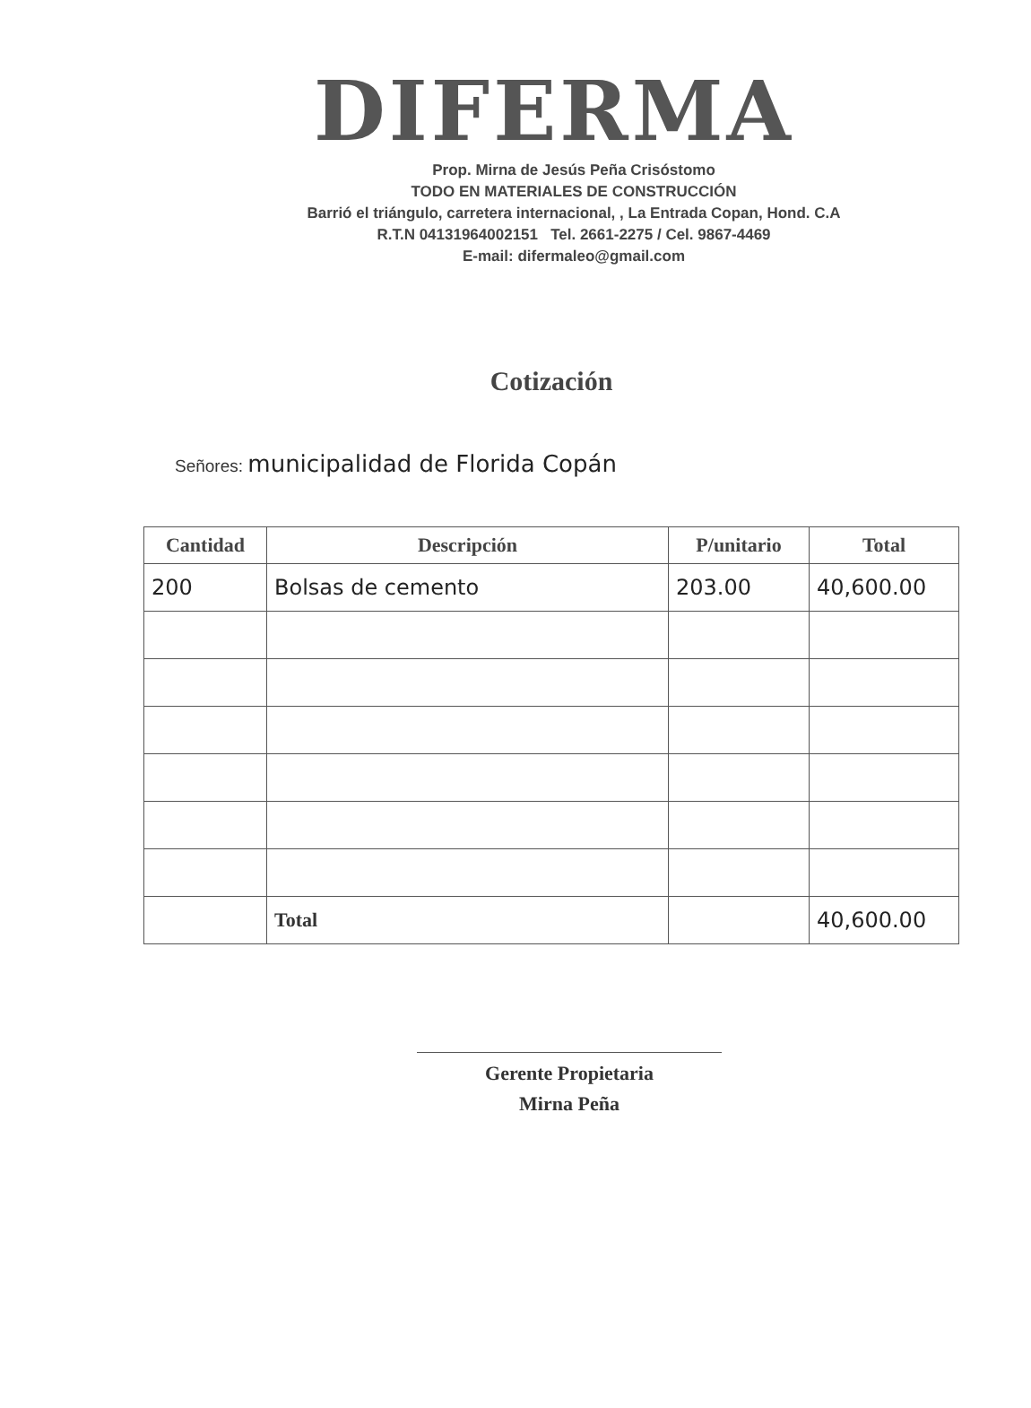DIFERMA
Prop. Mirna de Jesús Peña Crisóstomo
TODO EN MATERIALES DE CONSTRUCCIÓN
Barrió el triángulo, carretera internacional, , La Entrada Copan, Hond. C.A
R.T.N 04131964002151 Tel. 2661-2275 / Cel. 9867-4469
E-mail: difermaleo@gmail.com
Cotización
Señores: municipalidad de Florida Copán
| Cantidad | Descripción | P/unitario | Total |
| --- | --- | --- | --- |
| 200 | Bolsas de cemento | 203.00 | 40,600.00 |
| | Total | | 40,600.00 |
Gerente Propietaria
Mirna Peña